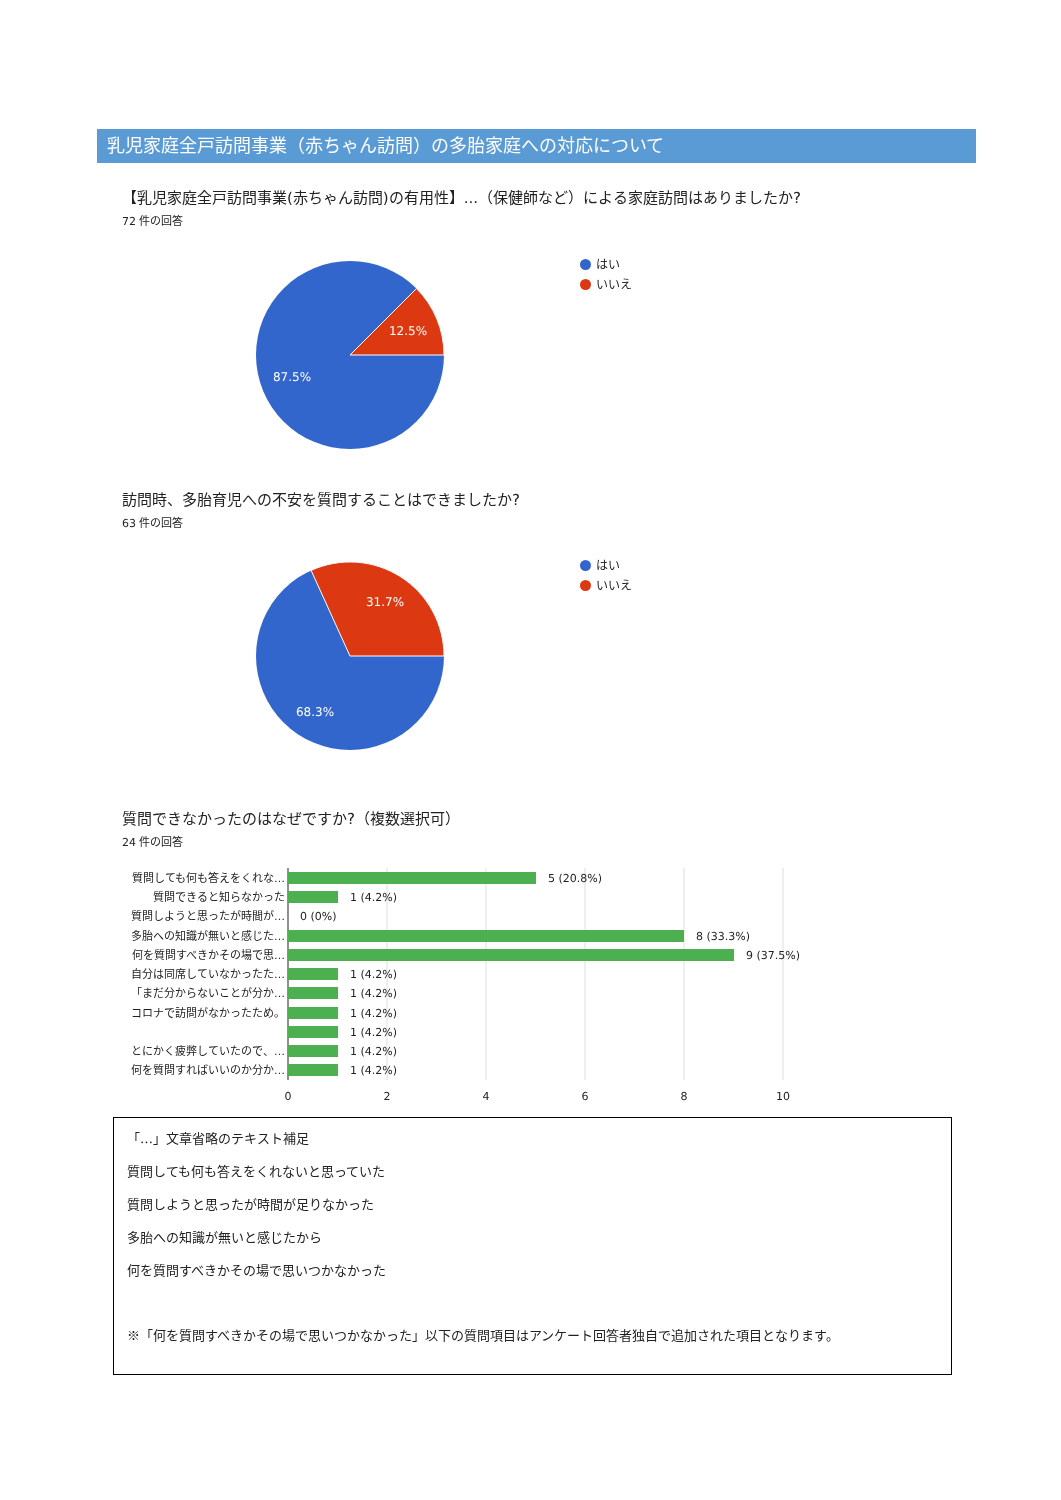乳児家庭全戸訪問事業（赤ちゃん訪問）の多胎家庭への対応について
【乳児家庭全戸訪問事業(赤ちゃん訪問)の有用性】...（保健師など）による家庭訪問はありましたか?
72 件の回答
12.5%
87.5%
はい
いいえ
訪問時、多胎育児への不安を質問することはできましたか?
63 件の回答
31.7%
68.3%
はい
いいえ
質問できなかったのはなぜですか?（複数選択可）
24 件の回答
質問しても何も答えをくれな…
質問できると知らなかった
質問しようと思ったが時間が…
多胎への知識が無いと感じた…
何を質問すべきかその場で思…
自分は同席していなかったた…
「まだ分からないことが分か…
コロナで訪問がなかったため。
とにかく疲弊していたので、…
何を質問すればいいのか分か…
5 (20.8%)
1 (4.2%)
0 (0%)
8 (33.3%)
9 (37.5%)
1 (4.2%)
1 (4.2%)
1 (4.2%)
1 (4.2%)
1 (4.2%)
1 (4.2%)
0
2
4
6
8
10
「…」文章省略のテキスト補足
質問しても何も答えをくれないと思っていた
質問しようと思ったが時間が足りなかった
多胎への知識が無いと感じたから
何を質問すべきかその場で思いつかなかった
※「何を質問すべきかその場で思いつかなかった」以下の質問項目はアンケート回答者独自で追加された項目となります。